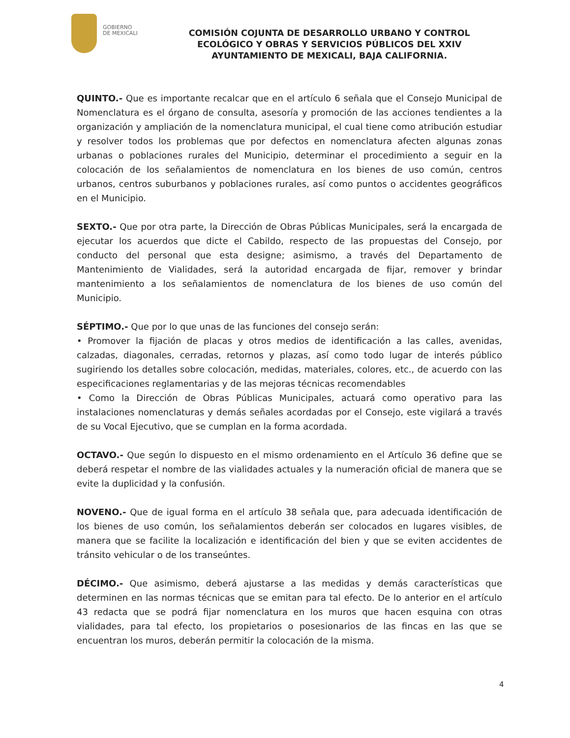GOBIERNO
DE MEXICALI
COMISIÓN COJUNTA DE DESARROLLO URBANO Y CONTROL ECOLÓGICO Y OBRAS Y SERVICIOS PÚBLICOS DEL XXIV AYUNTAMIENTO DE MEXICALI, BAJA CALIFORNIA.
QUINTO.- Que es importante recalcar que en el artículo 6 señala que el Consejo Municipal de Nomenclatura es el órgano de consulta, asesoría y promoción de las acciones tendientes a la organización y ampliación de la nomenclatura municipal, el cual tiene como atribución estudiar y resolver todos los problemas que por defectos en nomenclatura afecten algunas zonas urbanas o poblaciones rurales del Municipio, determinar el procedimiento a seguir en la colocación de los señalamientos de nomenclatura en los bienes de uso común, centros urbanos, centros suburbanos y poblaciones rurales, así como puntos o accidentes geográficos en el Municipio.
SEXTO.- Que por otra parte, la Dirección de Obras Públicas Municipales, será la encargada de ejecutar los acuerdos que dicte el Cabildo, respecto de las propuestas del Consejo, por conducto del personal que esta designe; asimismo, a través del Departamento de Mantenimiento de Vialidades, será la autoridad encargada de fijar, remover y brindar mantenimiento a los señalamientos de nomenclatura de los bienes de uso común del Municipio.
SÉPTIMO.- Que por lo que unas de las funciones del consejo serán:
• Promover la fijación de placas y otros medios de identificación a las calles, avenidas, calzadas, diagonales, cerradas, retornos y plazas, así como todo lugar de interés público sugiriendo los detalles sobre colocación, medidas, materiales, colores, etc., de acuerdo con las especificaciones reglamentarias y de las mejoras técnicas recomendables
• Como la Dirección de Obras Públicas Municipales, actuará como operativo para las instalaciones nomenclaturas y demás señales acordadas por el Consejo, este vigilará a través de su Vocal Ejecutivo, que se cumplan en la forma acordada.
OCTAVO.- Que según lo dispuesto en el mismo ordenamiento en el Artículo 36 define que se deberá respetar el nombre de las vialidades actuales y la numeración oficial de manera que se evite la duplicidad y la confusión.
NOVENO.- Que de igual forma en el artículo 38 señala que, para adecuada identificación de los bienes de uso común, los señalamientos deberán ser colocados en lugares visibles, de manera que se facilite la localización e identificación del bien y que se eviten accidentes de tránsito vehicular o de los transeúntes.
DÉCIMO.- Que asimismo, deberá ajustarse a las medidas y demás características que determinen en las normas técnicas que se emitan para tal efecto. De lo anterior en el artículo 43 redacta que se podrá fijar nomenclatura en los muros que hacen esquina con otras vialidades, para tal efecto, los propietarios o posesionarios de las fincas en las que se encuentran los muros, deberán permitir la colocación de la misma.
4